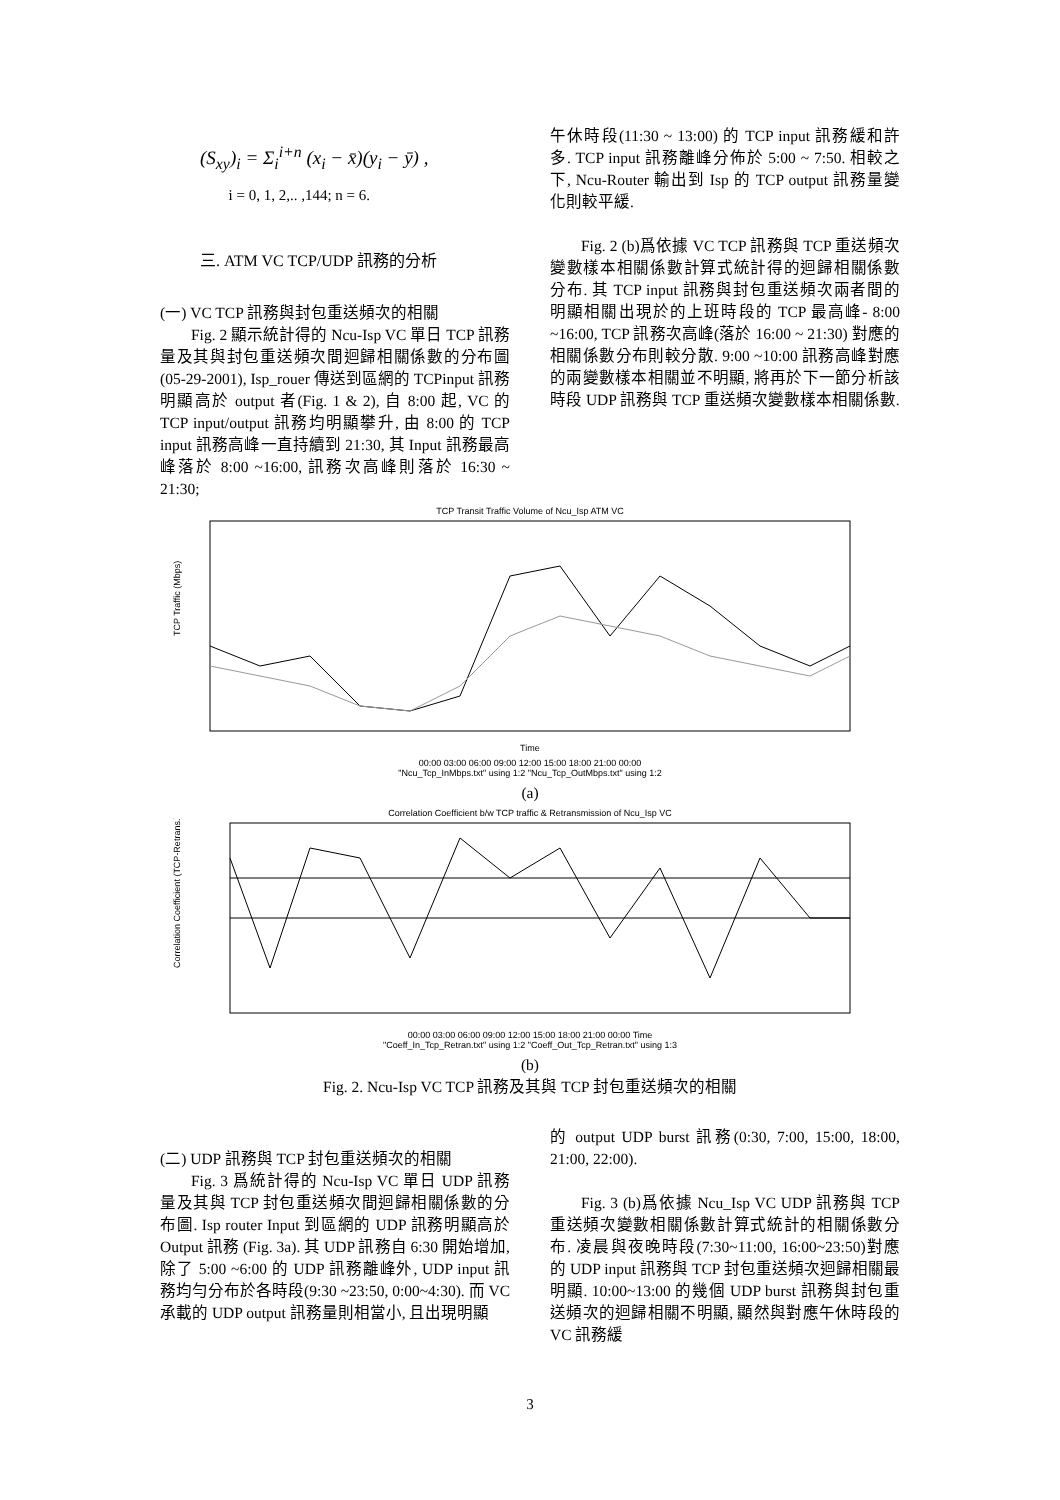(S<sub>xy</sub>)<sub>i</sub> = Σ<sub>i</sub><sup>i+n</sup> (x<sub>i</sub> − x̄)(y<sub>i</sub> − ȳ) ,
i = 0, 1, 2,.. ,144; n = 6.
三. ATM VC TCP/UDP 訊務的分析
(一) VC TCP 訊務與封包重送頻次的相關
Fig. 2 顯示統計得的 Ncu-Isp VC 單日 TCP 訊務量及其與封包重送頻次間迴歸相關係數的分布圖(05-29-2001), Isp_rouer 傳送到區網的 TCPinput 訊務明顯高於 output 者(Fig. 1 & 2), 自 8:00 起, VC 的 TCP input/output 訊務均明顯攀升, 由 8:00 的 TCP input 訊務高峰一直持續到 21:30, 其 Input 訊務最高峰落於 8:00 ~16:00, 訊務次高峰則落於 16:30 ~ 21:30;
午休時段(11:30 ~ 13:00) 的 TCP input 訊務緩和許多. TCP input 訊務離峰分佈於 5:00 ~ 7:50. 相較之下, Ncu-Router 輸出到 Isp 的 TCP output 訊務量變化則較平緩.
Fig. 2 (b)爲依據 VC TCP 訊務與 TCP 重送頻次變數樣本相關係數計算式統計得的迴歸相關係數分布. 其 TCP input 訊務與封包重送頻次兩者間的明顯相關出現於的上班時段的 TCP 最高峰- 8:00 ~16:00, TCP 訊務次高峰(落於 16:00 ~ 21:30) 對應的相關係數分布則較分散. 9:00 ~10:00 訊務高峰對應的兩變數樣本相關並不明顯, 將再於下一節分析該時段 UDP 訊務與 TCP 重送頻次變數樣本相關係數.
TCP Transit Traffic Volume of Ncu_Isp ATM VC
TCP Traffic (Mbps)
Time
00:00 03:00 06:00 09:00 12:00 15:00 18:00 21:00 00:00
"Ncu_Tcp_InMbps.txt" using 1:2 "Ncu_Tcp_OutMbps.txt" using 1:2
(a)
Correlation Coefficient b/w TCP traffic & Retransmission of Ncu_Isp VC
Correlation Coefficient (TCP-Retrans.)
00:00 03:00 06:00 09:00 12:00 15:00 18:00 21:00 00:00 Time
"Coeff_In_Tcp_Retran.txt" using 1:2 "Coeff_Out_Tcp_Retran.txt" using 1:3
(b)
Fig. 2. Ncu-Isp VC TCP 訊務及其與 TCP 封包重送頻次的相關
(二) UDP 訊務與 TCP 封包重送頻次的相關
Fig. 3 爲統計得的 Ncu-Isp VC 單日 UDP 訊務量及其與 TCP 封包重送頻次間迴歸相關係數的分布圖. Isp router Input 到區網的 UDP 訊務明顯高於 Output 訊務 (Fig. 3a). 其 UDP 訊務自 6:30 開始增加, 除了 5:00 ~6:00 的 UDP 訊務離峰外, UDP input 訊務均勻分布於各時段(9:30 ~23:50, 0:00~4:30). 而 VC 承載的 UDP output 訊務量則相當小, 且出現明顯
的 output UDP burst 訊務(0:30, 7:00, 15:00, 18:00, 21:00, 22:00).
Fig. 3 (b)爲依據 Ncu_Isp VC UDP 訊務與 TCP 重送頻次變數相關係數計算式統計的相關係數分布. 凌晨與夜晚時段(7:30~11:00, 16:00~23:50)對應的 UDP input 訊務與 TCP 封包重送頻次迴歸相關最明顯. 10:00~13:00 的幾個 UDP burst 訊務與封包重送頻次的迴歸相關不明顯, 顯然與對應午休時段的 VC 訊務緩
3